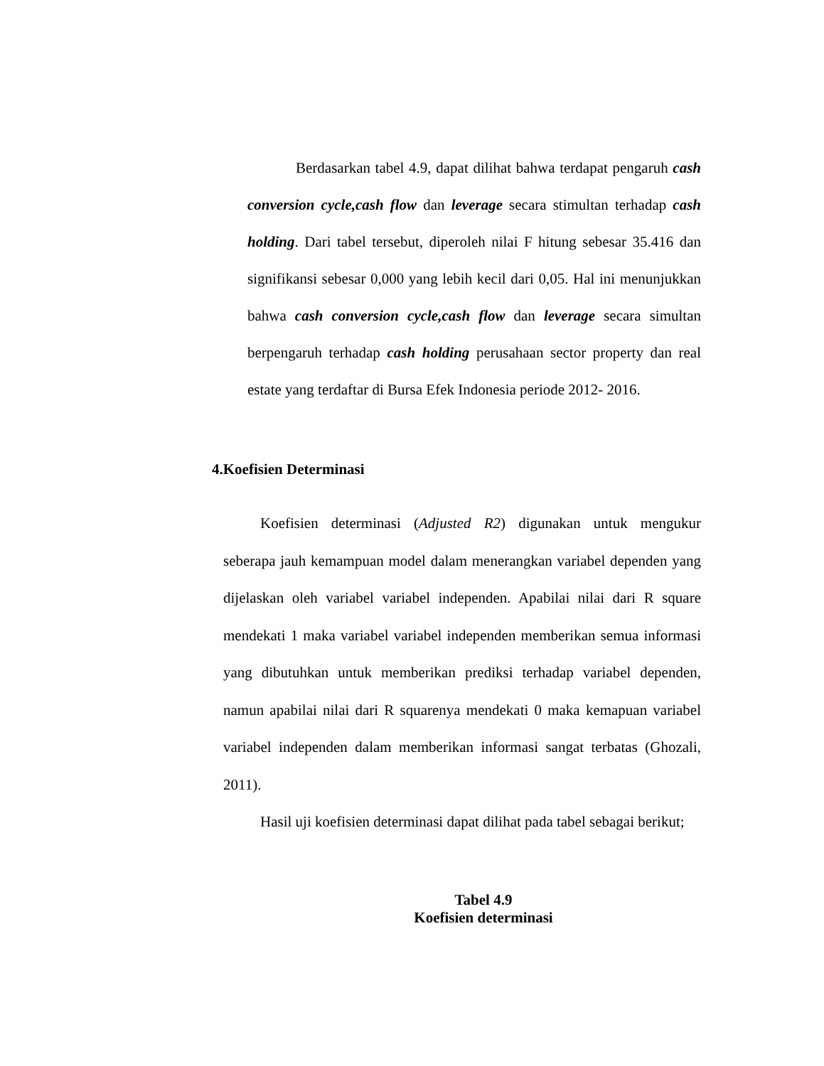Berdasarkan tabel 4.9, dapat dilihat bahwa terdapat pengaruh cash conversion cycle,cash flow dan leverage secara stimultan terhadap cash holding. Dari tabel tersebut, diperoleh nilai F hitung sebesar 35.416 dan signifikansi sebesar 0,000 yang lebih kecil dari 0,05. Hal ini menunjukkan bahwa cash conversion cycle,cash flow dan leverage secara simultan berpengaruh terhadap cash holding perusahaan sector property dan real estate yang terdaftar di Bursa Efek Indonesia periode 2012- 2016.
4.Koefisien Determinasi
Koefisien determinasi (Adjusted R2) digunakan untuk mengukur seberapa jauh kemampuan model dalam menerangkan variabel dependen yang dijelaskan oleh variabel variabel independen. Apabilai nilai dari R square mendekati 1 maka variabel variabel independen memberikan semua informasi yang dibutuhkan untuk memberikan prediksi terhadap variabel dependen, namun apabilai nilai dari R squarenya mendekati 0 maka kemapuan variabel variabel independen dalam memberikan informasi sangat terbatas (Ghozali, 2011).
Hasil uji koefisien determinasi dapat dilihat pada tabel sebagai berikut;
Tabel 4.9
Koefisien determinasi